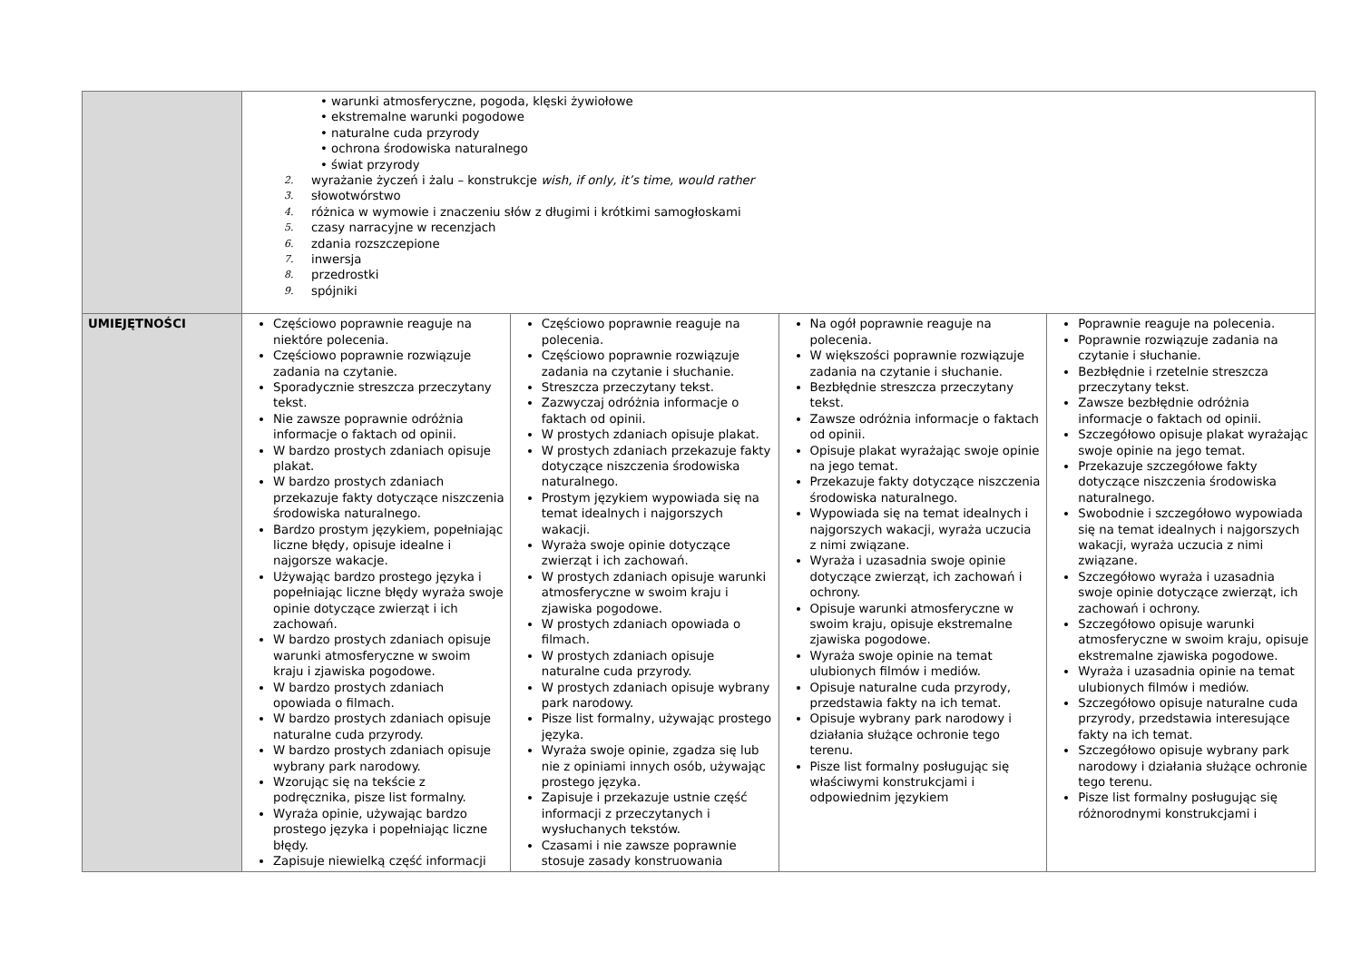| | • warunki atmosferyczne, pogoda, klęski żywiołowe • ekstremalne warunki pogodowe • naturalne cuda przyrody • ochrona środowiska naturalnego • świat przyrody 2. wyrażanie życzeń i żalu – konstrukcje wish, if only, it’s time, would rather 3. słowotwórstwo 4. różnica w wymowie i znaczeniu słów z długimi i krótkimi samogłoskami 5. czasy narracyjne w recenzjach 6. zdania rozszczepione 7. inwersja 8. przedrostki 9. spójniki | | | |
| UMIEJĘTNOŚCI | Częściowo poprawnie reaguje na niektóre polecenia. Częściowo poprawnie rozwiązuje zadania na czytanie. Sporadycznie streszcza przeczytany tekst. Nie zawsze poprawnie odróżnia informacje o faktach od opinii. W bardzo prostych zdaniach opisuje plakat. W bardzo prostych zdaniach przekazuje fakty dotyczące niszczenia środowiska naturalnego. Bardzo prostym językiem, popełniając liczne błędy, opisuje idealne i najgorsze wakacje. Używając bardzo prostego języka i popełniając liczne błędy wyraża swoje opinie dotyczące zwierząt i ich zachowań. W bardzo prostych zdaniach opisuje warunki atmosferyczne w swoim kraju i zjawiska pogodowe. W bardzo prostych zdaniach opowiada o filmach. W bardzo prostych zdaniach opisuje naturalne cuda przyrody. W bardzo prostych zdaniach opisuje wybrany park narodowy. Wzorując się na tekście z podręcznika, pisze list formalny. Wyraża opinie, używając bardzo prostego języka i popełniając liczne błędy. Zapisuje niewielką część informacji | Częściowo poprawnie reaguje na polecenia. Częściowo poprawnie rozwiązuje zadania na czytanie i słuchanie. Streszcza przeczytany tekst. Zazwyczaj odróżnia informacje o faktach od opinii. W prostych zdaniach opisuje plakat. W prostych zdaniach przekazuje fakty dotyczące niszczenia środowiska naturalnego. Prostym językiem wypowiada się na temat idealnych i najgorszych wakacji. Wyraża swoje opinie dotyczące zwierząt i ich zachowań. W prostych zdaniach opisuje warunki atmosferyczne w swoim kraju i zjawiska pogodowe. W prostych zdaniach opowiada o filmach. W prostych zdaniach opisuje naturalne cuda przyrody. W prostych zdaniach opisuje wybrany park narodowy. Pisze list formalny, używając prostego języka. Wyraża swoje opinie, zgadza się lub nie z opiniami innych osób, używając prostego języka. Zapisuje i przekazuje ustnie część informacji z przeczytanych i wysłuchanych tekstów. Czasami i nie zawsze poprawnie stosuje zasady konstruowania | Na ogół poprawnie reaguje na polecenia. W większości poprawnie rozwiązuje zadania na czytanie i słuchanie. Bezbłędnie streszcza przeczytany tekst. Zawsze odróżnia informacje o faktach od opinii. Opisuje plakat wyrażając swoje opinie na jego temat. Przekazuje fakty dotyczące niszczenia środowiska naturalnego. Wypowiada się na temat idealnych i najgorszych wakacji, wyraża uczucia z nimi związane. Wyraża i uzasadnia swoje opinie dotyczące zwierząt, ich zachowań i ochrony. Opisuje warunki atmosferyczne w swoim kraju, opisuje ekstremalne zjawiska pogodowe. Wyraża swoje opinie na temat ulubionych filmów i mediów. Opisuje naturalne cuda przyrody, przedstawia fakty na ich temat. Opisuje wybrany park narodowy i działania służące ochronie tego terenu. Pisze list formalny posługując się właściwymi konstrukcjami i odpowiednim językiem | Poprawnie reaguje na polecenia. Poprawnie rozwiązuje zadania na czytanie i słuchanie. Bezbłędnie i rzetelnie streszcza przeczytany tekst. Zawsze bezbłędnie odróżnia informacje o faktach od opinii. Szczegółowo opisuje plakat wyrażając swoje opinie na jego temat. Przekazuje szczegółowe fakty dotyczące niszczenia środowiska naturalnego. Swobodnie i szczegółowo wypowiada się na temat idealnych i najgorszych wakacji, wyraża uczucia z nimi związane. Szczegółowo wyraża i uzasadnia swoje opinie dotyczące zwierząt, ich zachowań i ochrony. Szczegółowo opisuje warunki atmosferyczne w swoim kraju, opisuje ekstremalne zjawiska pogodowe. Wyraża i uzasadnia opinie na temat ulubionych filmów i mediów. Szczegółowo opisuje naturalne cuda przyrody, przedstawia interesujące fakty na ich temat. Szczegółowo opisuje wybrany park narodowy i działania służące ochronie tego terenu. Pisze list formalny posługując się różnorodnymi konstrukcjami i |